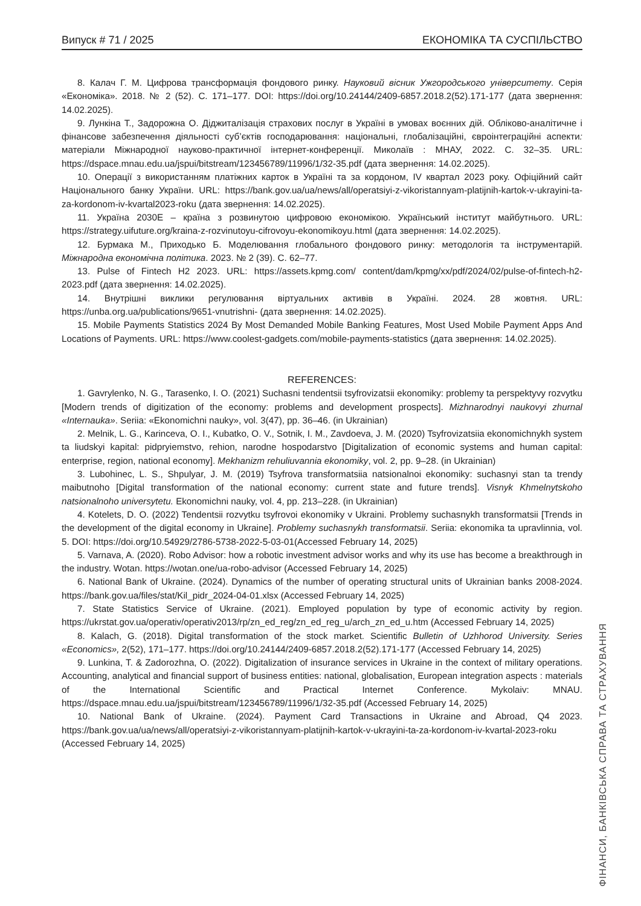Випуск # 71 / 2025 ЕКОНОМІКА ТА СУСПІЛЬСТВО
8. Калач Г. М. Цифрова трансформація фондового ринку. Науковий вісник Ужгородського університету. Серія «Економіка». 2018. № 2 (52). С. 171–177. DOI: https://doi.org/10.24144/2409-6857.2018.2(52).171-177 (дата звернення: 14.02.2025).
9. Лункіна Т., Задорожна О. Діджиталізація страхових послуг в Україні в умовах воєнних дій. Обліково-аналітичне і фінансове забезпечення діяльності суб’єктів господарювання: національні, глобалізаційні, євроінтеграційні аспекти: матеріали Міжнародної науково-практичної інтернет-конференції. Миколаїв : МНАУ, 2022. С. 32–35. URL: https://dspace.mnau.edu.ua/jspui/bitstream/123456789/11996/1/32-35.pdf (дата звернення: 14.02.2025).
10. Операції з використанням платіжних карток в Україні та за кордоном, IV квартал 2023 року. Офіційний сайт Національного банку України. URL: https://bank.gov.ua/ua/news/all/operatsiyi-z-vikoristannyam-platijnih-kartok-v-ukrayini-ta-za-kordonom-iv-kvartal2023-roku (дата звернення: 14.02.2025).
11. Україна 2030Е – країна з розвинутою цифровою економікою. Український інститут майбутнього. URL: https://strategy.uifuture.org/kraina-z-rozvinutoyu-cifrovoyu-ekonomikoyu.html (дата звернення: 14.02.2025).
12. Бурмака М., Приходько Б. Моделювання глобального фондового ринку: методологія та інструментарій. Міжнародна економічна політика. 2023. № 2 (39). С. 62–77.
13. Pulse of Fintech H2 2023. URL: https://assets.kpmg.com/ content/dam/kpmg/xx/pdf/2024/02/pulse-of-fintech-h2-2023.pdf (дата звернення: 14.02.2025).
14. Внутрішні виклики регулювання віртуальних активів в Україні. 2024. 28 жовтня. URL: https://unba.org.ua/publications/9651-vnutrishni- (дата звернення: 14.02.2025).
15. Mobile Payments Statistics 2024 By Most Demanded Mobile Banking Features, Most Used Mobile Payment Apps And Locations of Payments. URL: https://www.coolest-gadgets.com/mobile-payments-statistics (дата звернення: 14.02.2025).
REFERENCES:
1. Gavrylenko, N. G., Tarasenko, I. O. (2021) Suchasni tendentsii tsyfrovizatsii ekonomiky: problemy ta perspektyvy rozvytku [Modern trends of digitization of the economy: problems and development prospects]. Mizhnarodnyi naukovyi zhurnal «Internauka». Seriia: «Ekonomichni nauky», vol. 3(47), pp. 36–46. (in Ukrainian)
2. Melnik, L. G., Karinceva, O. I., Kubatko, O. V., Sotnik, I. M., Zavdoeva, J. M. (2020) Tsyfrovizatsiia ekonomichnykh system ta liudskyi kapital: pidpryiemstvo, rehion, narodne hospodarstvo [Digitalization of economic systems and human capital: enterprise, region, national economy]. Mekhanizm rehuliuvannia ekonomiky, vol. 2, pp. 9–28. (in Ukrainian)
3. Lubohinec, L. S., Shpulyar, J. M. (2019) Tsyfrova transformatsiia natsionalnoi ekonomiky: suchasnyi stan ta trendy maibutnoho [Digital transformation of the national economy: current state and future trends]. Visnyk Khmelnytskoho natsionalnoho universytetu. Ekonomichni nauky, vol. 4, pp. 213–228. (in Ukrainian)
4. Kotelets, D. O. (2022) Tendentsii rozvytku tsyfrovoi ekonomiky v Ukraini. Problemy suchasnykh transformatsii [Trends in the development of the digital economy in Ukraine]. Problemy suchasnykh transformatsii. Seriia: ekonomika ta upravlinnia, vol. 5. DOI: https://doi.org/10.54929/2786-5738-2022-5-03-01(Accessed February 14, 2025)
5. Varnava, A. (2020). Robo Advisor: how a robotic investment advisor works and why its use has become a breakthrough in the industry. Wotan. https://wotan.one/ua-robo-advisor (Accessed February 14, 2025)
6. National Bank of Ukraine. (2024). Dynamics of the number of operating structural units of Ukrainian banks 2008-2024. https://bank.gov.ua/files/stat/Kil_pidr_2024-04-01.xlsx (Accessed February 14, 2025)
7. State Statistics Service of Ukraine. (2021). Employed population by type of economic activity by region. https://ukrstat.gov.ua/operativ/operativ2013/rp/zn_ed_reg/zn_ed_reg_u/arch_zn_ed_u.htm (Accessed February 14, 2025)
8. Kalach, G. (2018). Digital transformation of the stock market. Scientific Bulletin of Uzhhorod University. Series «Economics», 2(52), 171–177. https://doi.org/10.24144/2409-6857.2018.2(52).171-177 (Accessed February 14, 2025)
9. Lunkina, T. & Zadorozhna, O. (2022). Digitalization of insurance services in Ukraine in the context of military operations. Accounting, analytical and financial support of business entities: national, globalisation, European integration aspects : materials of the International Scientific and Practical Internet Conference. Mykolaiv: MNAU. https://dspace.mnau.edu.ua/jspui/bitstream/123456789/11996/1/32-35.pdf (Accessed February 14, 2025)
10. National Bank of Ukraine. (2024). Payment Card Transactions in Ukraine and Abroad, Q4 2023. https://bank.gov.ua/ua/news/all/operatsiyi-z-vikoristannyam-platijnih-kartok-v-ukrayini-ta-za-kordonom-iv-kvartal-2023-roku (Accessed February 14, 2025)
ФІНАНСИ, БАНКІВСЬКА СПРАВА ТА СТРАХУВАННЯ